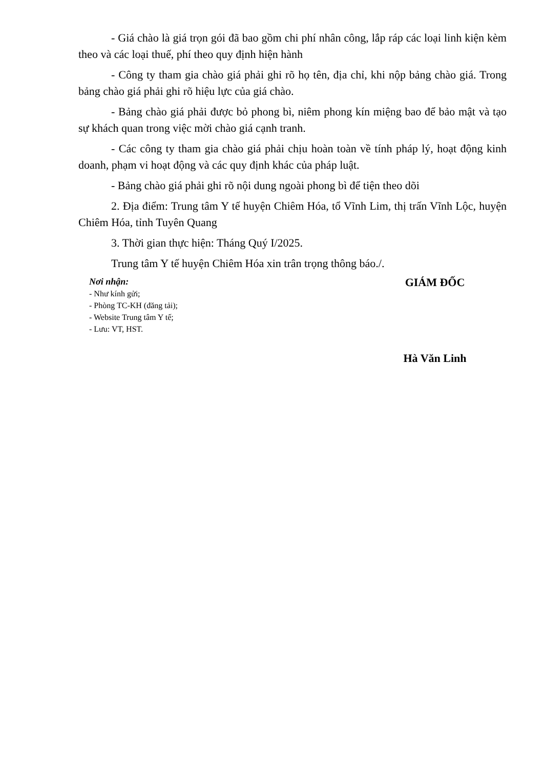- Giá chào là giá trọn gói đã bao gồm chi phí nhân công, lắp ráp các loại linh kiện kèm theo và các loại thuế, phí theo quy định hiện hành
- Công ty tham gia chào giá phải ghi rõ họ tên, địa chỉ, khi nộp bảng chào giá. Trong bảng chào giá phải ghi rõ hiệu lực của giá chào.
- Bảng chào giá phải được bỏ phong bì, niêm phong kín miệng bao để bảo mật và tạo sự khách quan trong việc mời chào giá cạnh tranh.
- Các công ty tham gia chào giá phải chịu hoàn toàn về tính pháp lý, hoạt động kinh doanh, phạm vi hoạt động và các quy định khác của pháp luật.
- Bảng chào giá phải ghi rõ nội dung ngoài phong bì để tiện theo dõi
2. Địa điểm: Trung tâm Y tế huyện Chiêm Hóa, tổ Vĩnh Lim, thị trấn Vĩnh Lộc, huyện Chiêm Hóa, tỉnh Tuyên Quang
3. Thời gian thực hiện: Tháng Quý I/2025.
Trung tâm Y tế huyện Chiêm Hóa xin trân trọng thông báo./.
Nơi nhận:
- Như kính gửi;
- Phòng TC-KH (đăng tải);
- Website Trung tâm Y tế;
- Lưu: VT, HST.
GIÁM ĐỐC
Hà Văn Linh